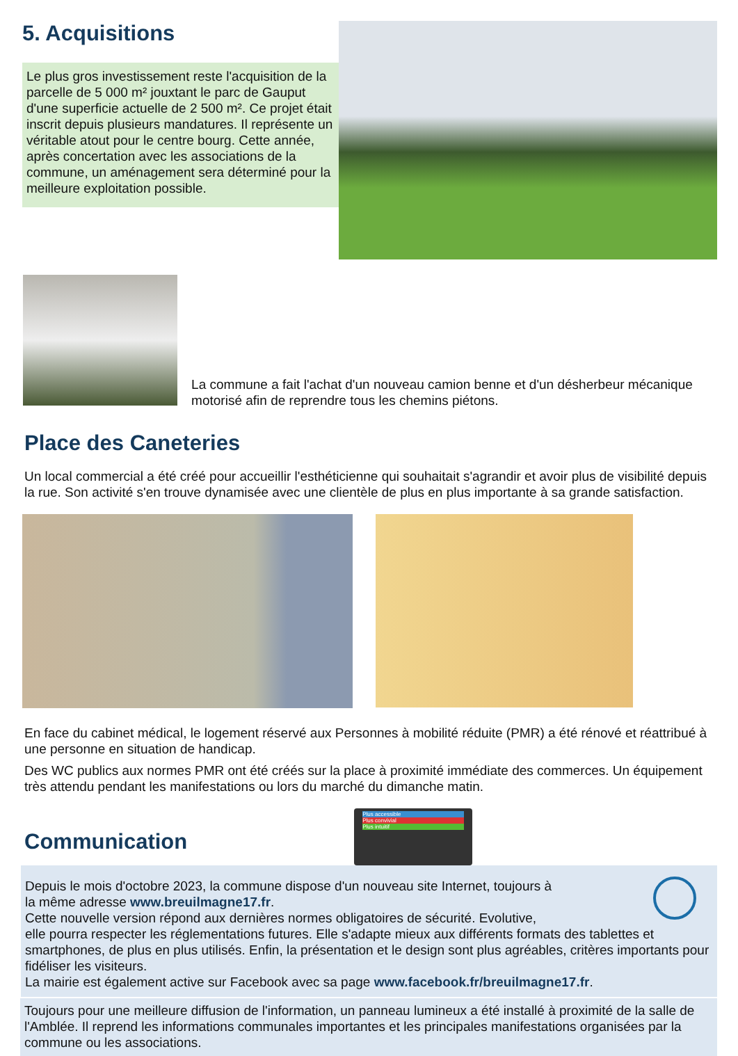5. Acquisitions
Le plus gros investissement reste l'acquisition de la parcelle de 5 000 m² jouxtant le parc de Gauput d'une superficie actuelle de 2 500 m². Ce projet était inscrit depuis plusieurs mandatures. Il représente un véritable atout pour le centre bourg. Cette année, après concertation avec les associations de la commune, un aménagement sera déterminé pour la meilleure exploitation possible.
La commune a fait l'achat d'un nouveau camion benne et d'un désherbeur mécanique motorisé afin de reprendre tous les chemins piétons.
Place des Caneteries
Un local commercial a été créé pour accueillir l'esthéticienne qui souhaitait s'agrandir et avoir plus de visibilité depuis la rue. Son activité s'en trouve dynamisée avec une clientèle de plus en plus importante à sa grande satisfaction.
En face du cabinet médical, le logement réservé aux Personnes à mobilité réduite (PMR) a été rénové et réattribué à une personne en situation de handicap.
Des WC publics aux normes PMR ont été créés sur la place à proximité immédiate des commerces. Un équipement très attendu pendant les manifestations ou lors du marché du dimanche matin.
Communication
Plus accessible
Plus convivial
Plus intuitif
Depuis le mois d'octobre 2023, la commune dispose d'un nouveau site Internet, toujours à
la même adresse www.breuilmagne17.fr.
Cette nouvelle version répond aux dernières normes obligatoires de sécurité. Evolutive,
elle pourra respecter les réglementations futures. Elle s'adapte mieux aux différents formats des tablettes et smartphones, de plus en plus utilisés. Enfin, la présentation et le design sont plus agréables, critères importants pour fidéliser les visiteurs.
La mairie est également active sur Facebook avec sa page www.facebook.fr/breuilmagne17.fr.
Toujours pour une meilleure diffusion de l'information, un panneau lumineux a été installé à proximité de la salle de l'Amblée. Il reprend les informations communales importantes et les principales manifestations organisées par la commune ou les associations.